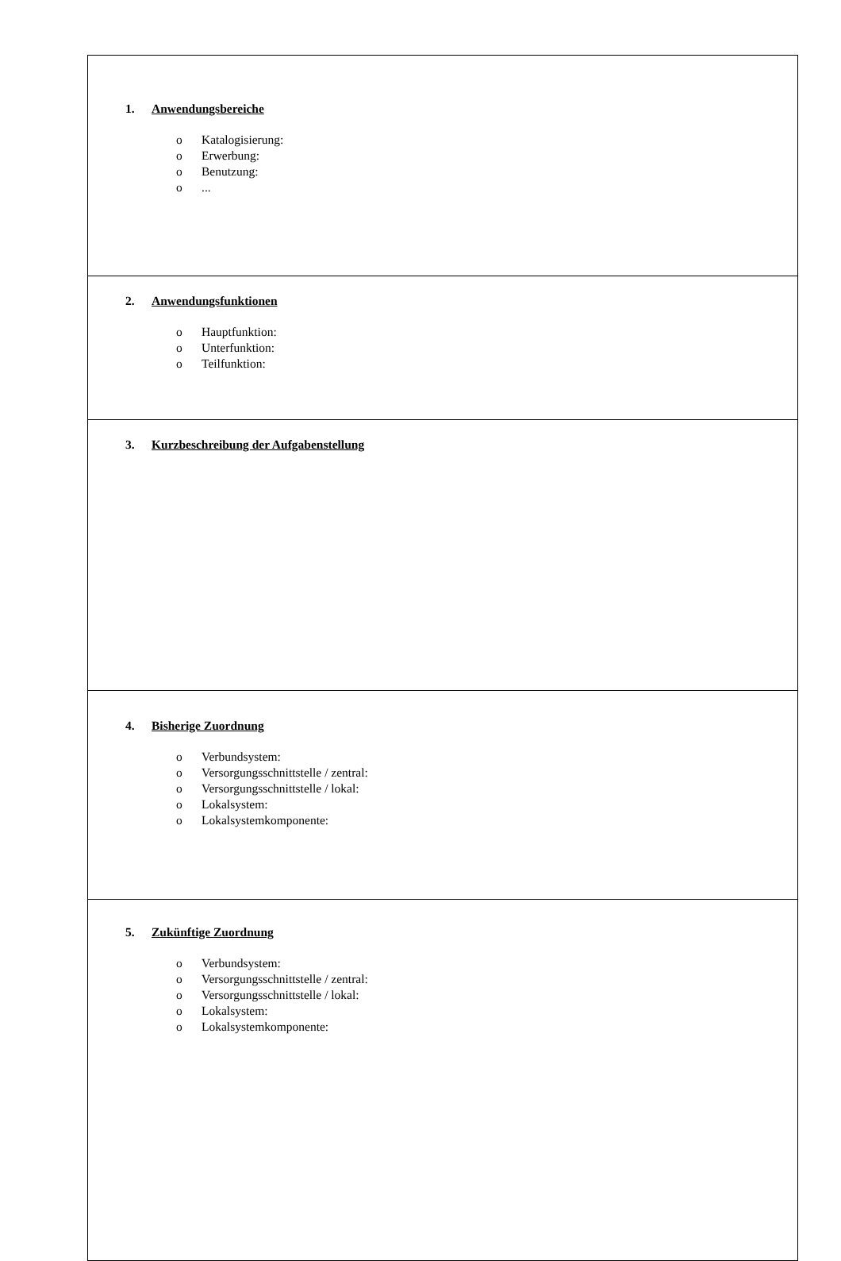| 1. Anwendungsbereiche o Katalogisierung: o Erwerbung: o Benutzung: o ... |
| 2. Anwendungsfunktionen o Hauptfunktion: o Unterfunktion: o Teilfunktion: |
| 3. Kurzbeschreibung der Aufgabenstellung |
| 4. Bisherige Zuordnung o Verbundsystem: o Versorgungsschnittstelle / zentral: o Versorgungsschnittstelle / lokal: o Lokalsystem: o Lokalsystemkomponente: |
| 5. Zukünftige Zuordnung o Verbundsystem: o Versorgungsschnittstelle / zentral: o Versorgungsschnittstelle / lokal: o Lokalsystem: o Lokalsystemkomponente: |